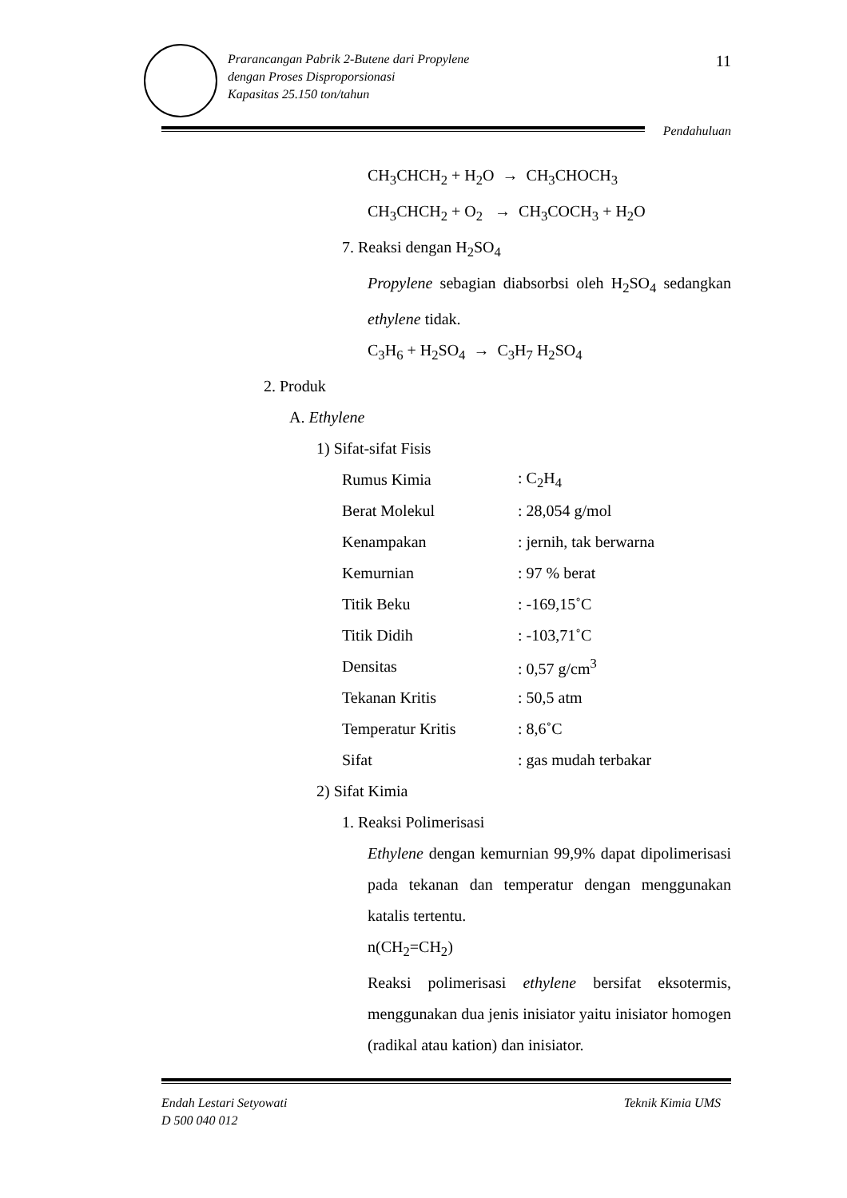Prarancangan Pabrik 2-Butene dari Propylene
dengan Proses Disproporsionasi
Kapasitas 25.150 ton/tahun
11
Pendahuluan
CH<sub>3</sub>CHCH<sub>2</sub> + H<sub>2</sub>O → CH<sub>3</sub>CHOCH<sub>3</sub>
CH<sub>3</sub>CHCH<sub>2</sub> + O<sub>2</sub> → CH<sub>3</sub>COCH<sub>3</sub> + H<sub>2</sub>O
7. Reaksi dengan H<sub>2</sub>SO<sub>4</sub>
Propylene sebagian diabsorbsi oleh H<sub>2</sub>SO<sub>4</sub> sedangkan ethylene tidak.
C<sub>3</sub>H<sub>6</sub> + H<sub>2</sub>SO<sub>4</sub> → C<sub>3</sub>H<sub>7</sub> H<sub>2</sub>SO<sub>4</sub>
2. Produk
A. Ethylene
1) Sifat-sifat Fisis
| Rumus Kimia | : C<sub>2</sub>H<sub>4</sub> |
| Berat Molekul | : 28,054 g/mol |
| Kenampakan | : jernih, tak berwarna |
| Kemurnian | : 97 % berat |
| Titik Beku | : -169,15˚C |
| Titik Didih | : -103,71˚C |
| Densitas | : 0,57 g/cm<sup>3</sup> |
| Tekanan Kritis | : 50,5 atm |
| Temperatur Kritis | : 8,6˚C |
| Sifat | : gas mudah terbakar |
2) Sifat Kimia
1. Reaksi Polimerisasi
Ethylene dengan kemurnian 99,9% dapat dipolimerisasi pada tekanan dan temperatur dengan menggunakan katalis tertentu.
n(CH<sub>2</sub>=CH<sub>2</sub>)
Reaksi polimerisasi ethylene bersifat eksotermis, menggunakan dua jenis inisiator yaitu inisiator homogen (radikal atau kation) dan inisiator.
Endah Lestari Setyowati Teknik Kimia UMS
D 500 040 012